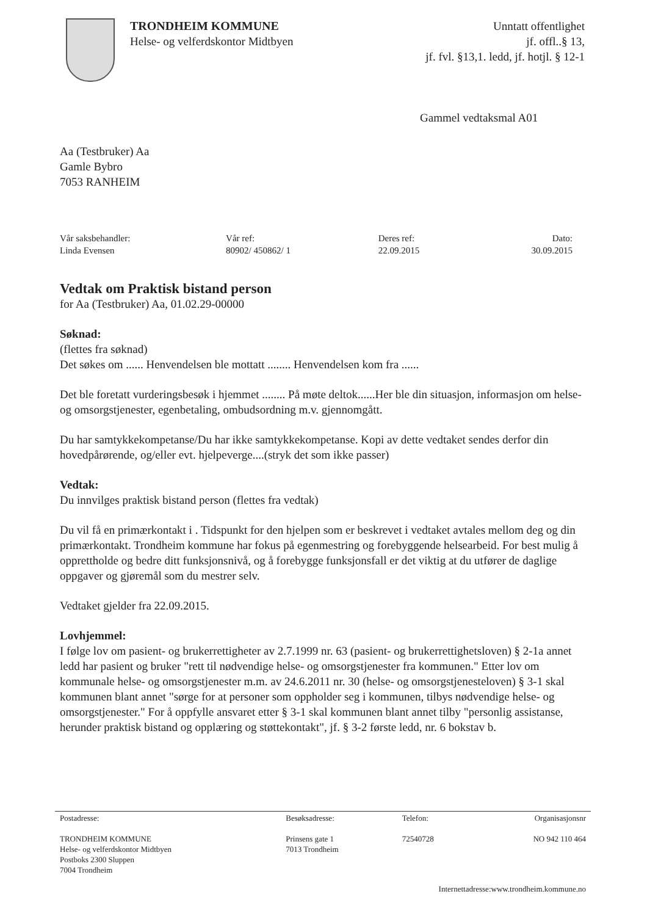TRONDHEIM KOMMUNE
Helse- og velferdskontor Midtbyen
Unntatt offentlighet
jf. offl..§ 13,
jf. fvl. §13,1. ledd, jf. hotjl. § 12-1
Gammel vedtaksmal A01
Aa (Testbruker) Aa
Gamle Bybro
7053 RANHEIM
| Vår saksbehandler: Linda Evensen | Vår ref: 80902/ 450862/ 1 | Deres ref: 22.09.2015 | Dato: 30.09.2015 |
Vedtak om Praktisk bistand person
for Aa (Testbruker) Aa, 01.02.29-00000
Søknad:
(flettes fra søknad)
Det søkes om ...... Henvendelsen ble mottatt ........ Henvendelsen kom fra ......
Det ble foretatt vurderingsbesøk i hjemmet ........ På møte deltok......Her ble din situasjon, informasjon om helse- og omsorgstjenester, egenbetaling, ombudsordning m.v. gjennomgått.
Du har samtykkekompetanse/Du har ikke samtykkekompetanse. Kopi av dette vedtaket sendes derfor din hovedpårørende, og/eller evt. hjelpeverge....(stryk det som ikke passer)
Vedtak:
Du innvilges praktisk bistand person (flettes fra vedtak)
Du vil få en primærkontakt i . Tidspunkt for den hjelpen som er beskrevet i vedtaket avtales mellom deg og din primærkontakt. Trondheim kommune har fokus på egenmestring og forebyggende helsearbeid. For best mulig å opprettholde og bedre ditt funksjonsnivå, og å forebygge funksjonsfall er det viktig at du utfører de daglige oppgaver og gjøremål som du mestrer selv.
Vedtaket gjelder fra 22.09.2015.
Lovhjemmel:
I følge lov om pasient- og brukerrettigheter av 2.7.1999 nr. 63 (pasient- og brukerrettighetsloven) § 2-1a annet ledd har pasient og bruker "rett til nødvendige helse- og omsorgstjenester fra kommunen." Etter lov om kommunale helse- og omsorgstjenester m.m. av 24.6.2011 nr. 30 (helse- og omsorgstjenesteloven) § 3-1 skal kommunen blant annet "sørge for at personer som oppholder seg i kommunen, tilbys nødvendige helse- og omsorgstjenester." For å oppfylle ansvaret etter § 3-1 skal kommunen blant annet tilby "personlig assistanse, herunder praktisk bistand og opplæring og støttekontakt", jf. § 3-2 første ledd, nr. 6 bokstav b.
| Postadresse: TRONDHEIM KOMMUNE Helse- og velferdskontor Midtbyen Postboks 2300 Sluppen 7004 Trondheim | Besøksadresse: Prinsens gate 1 7013 Trondheim | Telefon: 72540728 | Organisasjonsnr NO 942 110 464 |
| Internettadresse:www.trondheim.kommune.no | | | |